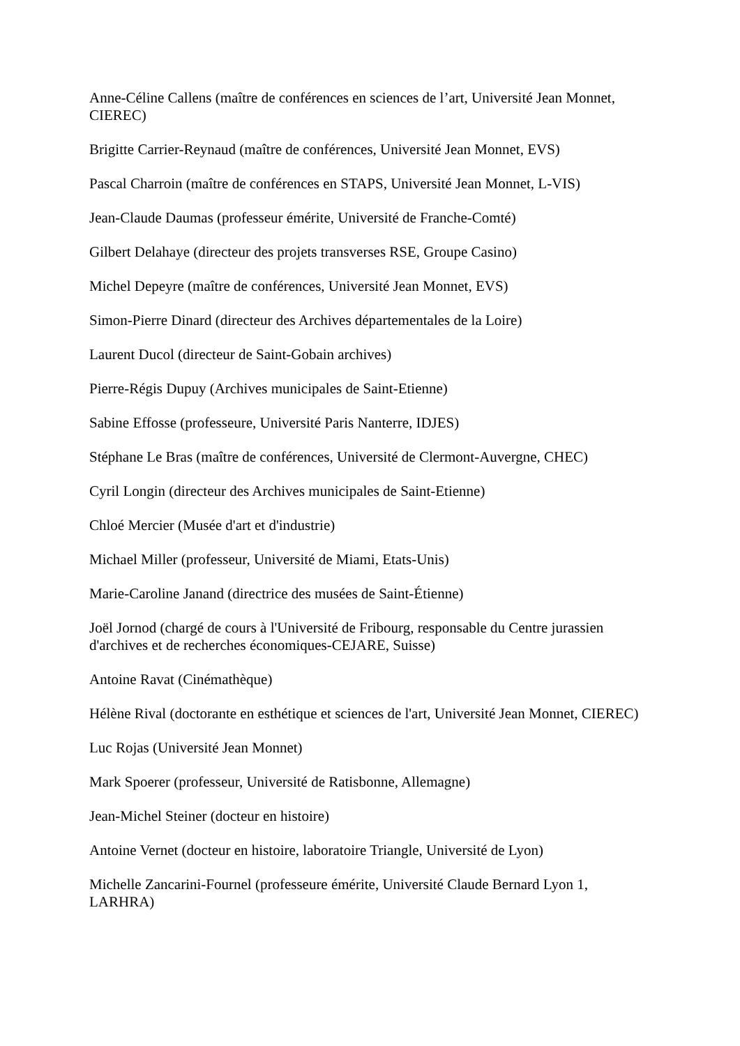Anne-Céline Callens (maître de conférences en sciences de l’art, Université Jean Monnet, CIEREC)
Brigitte Carrier-Reynaud (maître de conférences, Université Jean Monnet, EVS)
Pascal Charroin (maître de conférences en STAPS, Université Jean Monnet, L-VIS)
Jean-Claude Daumas (professeur émérite, Université de Franche-Comté)
Gilbert Delahaye (directeur des projets transverses RSE, Groupe Casino)
Michel Depeyre (maître de conférences, Université Jean Monnet, EVS)
Simon-Pierre Dinard (directeur des Archives départementales de la Loire)
Laurent Ducol (directeur de Saint-Gobain archives)
Pierre-Régis Dupuy (Archives municipales de Saint-Etienne)
Sabine Effosse (professeure, Université Paris Nanterre, IDJES)
Stéphane Le Bras (maître de conférences, Université de Clermont-Auvergne, CHEC)
Cyril Longin (directeur des Archives municipales de Saint-Etienne)
Chloé Mercier (Musée d'art et d'industrie)
Michael Miller (professeur, Université de Miami, Etats-Unis)
Marie-Caroline Janand (directrice des musées de Saint-Étienne)
Joël Jornod (chargé de cours à l'Université de Fribourg, responsable du Centre jurassien d'archives et de recherches économiques-CEJARE, Suisse)
Antoine Ravat (Cinémathèque)
Hélène Rival (doctorante en esthétique et sciences de l'art, Université Jean Monnet, CIEREC)
Luc Rojas (Université Jean Monnet)
Mark Spoerer (professeur, Université de Ratisbonne, Allemagne)
Jean-Michel Steiner (docteur en histoire)
Antoine Vernet (docteur en histoire, laboratoire Triangle, Université de Lyon)
Michelle Zancarini-Fournel (professeure émérite, Université Claude Bernard Lyon 1, LARHRA)